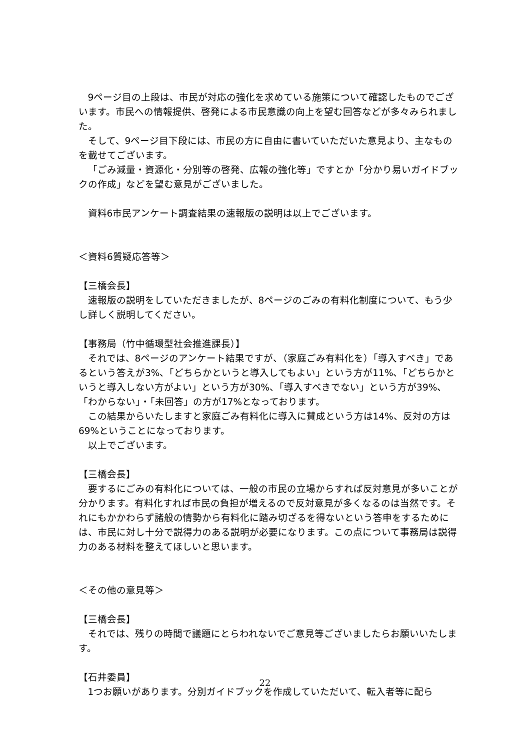9ページ目の上段は、市民が対応の強化を求めている施策について確認したものでございます。市民への情報提供、啓発による市民意識の向上を望む回答などが多々みられました。
そして、9ページ目下段には、市民の方に自由に書いていただいた意見より、主なものを載せてございます。
「ごみ減量・資源化・分別等の啓発、広報の強化等」ですとか「分かり易いガイドブックの作成」などを望む意見がございました。
資料6市民アンケート調査結果の速報版の説明は以上でございます。
＜資料6質疑応答等＞
【三橋会長】
速報版の説明をしていただきましたが、8ページのごみの有料化制度について、もう少し詳しく説明してください。
【事務局（竹中循環型社会推進課長）】
それでは、8ページのアンケート結果ですが、（家庭ごみ有料化を）「導入すべき」であるという答えが3%、「どちらかというと導入してもよい」という方が11%、「どちらかというと導入しない方がよい」という方が30%、「導入すべきでない」という方が39%、「わからない」・「未回答」の方が17%となっております。
この結果からいたしますと家庭ごみ有料化に導入に賛成という方は14%、反対の方は69%ということになっております。
以上でございます。
【三橋会長】
要するにごみの有料化については、一般の市民の立場からすれば反対意見が多いことが分かります。有料化すれば市民の負担が増えるので反対意見が多くなるのは当然です。それにもかかわらず諸般の情勢から有料化に踏み切ざるを得ないという答申をするためには、市民に対し十分で説得力のある説明が必要になります。この点について事務局は説得力のある材料を整えてほしいと思います。
＜その他の意見等＞
【三橋会長】
それでは、残りの時間で議題にとらわれないでご意見等ございましたらお願いいたします。
【石井委員】
1つお願いがあります。分別ガイドブックを作成していただいて、転入者等に配ら
22